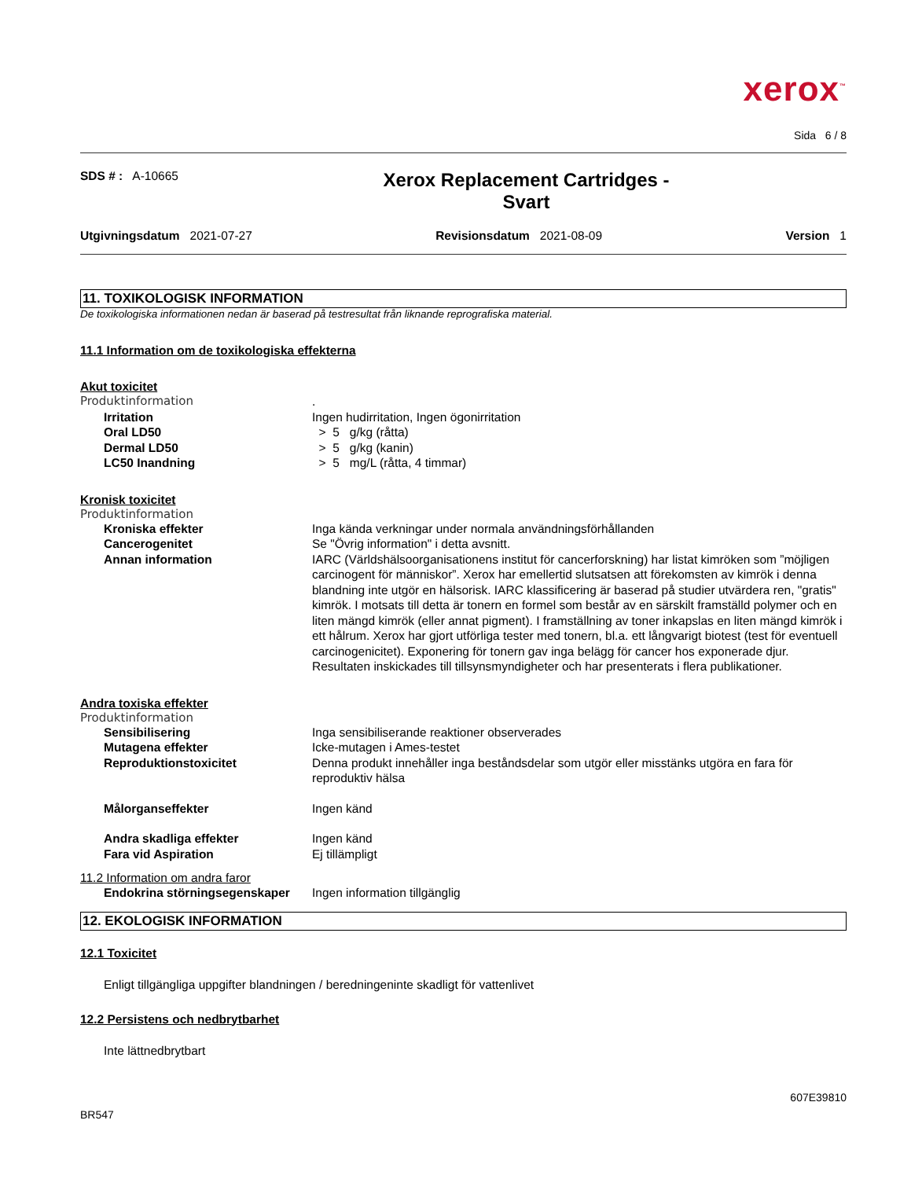xerox<sup>™</sup>
Sida 6 / 8
SDS # : A-10665
Xerox Replacement Cartridges -
Svart
Utgivningsdatum 2021-07-27 Revisionsdatum 2021-08-09 Version 1
11. TOXIKOLOGISK INFORMATION
De toxikologiska informationen nedan är baserad på testresultat från liknande reprografiska material.
11.1 Information om de toxikologiska effekterna
Akut toxicitet
Produktinformation .
Irritation Ingen hudirritation, Ingen ögonirritation
Oral LD50 > 5 g/kg (råtta)
Dermal LD50 > 5 g/kg (kanin)
LC50 Inandning > 5 mg/L (råtta, 4 timmar)
Kronisk toxicitet
Produktinformation
Kroniska effekter Inga kända verkningar under normala användningsförhållanden
Cancerogenitet Se "Övrig information" i detta avsnitt.
Annan information IARC (Världshälsoorganisationens institut för cancerforskning) har listat kimröken som ”möjligen carcinogent för människor”. Xerox har emellertid slutsatsen att förekomsten av kimrök i denna blandning inte utgör en hälsorisk. IARC klassificering är baserad på studier utvärdera ren, "gratis" kimrök. I motsats till detta är tonern en formel som består av en särskilt framställd polymer och en liten mängd kimrök (eller annat pigment). I framställning av toner inkapslas en liten mängd kimrök i ett hålrum. Xerox har gjort utförliga tester med tonern, bl.a. ett långvarigt biotest (test för eventuell carcinogenicitet). Exponering för tonern gav inga belägg för cancer hos exponerade djur. Resultaten inskickades till tillsynsmyndigheter och har presenterats i flera publikationer.
Andra toxiska effekter
Produktinformation
Sensibilisering Inga sensibiliserande reaktioner observerades
Mutagena effekter Icke-mutagen i Ames-testet
Reproduktionstoxicitet Denna produkt innehåller inga beståndsdelar som utgör eller misstänks utgöra en fara för reproduktiv hälsa
Målorganseffekter Ingen känd
Andra skadliga effekter Ingen känd
Fara vid Aspiration Ej tillämpligt
11.2 Information om andra faror
Endokrina störningsegenskaper
Ingen information tillgänglig
12. EKOLOGISK INFORMATION
12.1 Toxicitet
Enligt tillgängliga uppgifter blandningen / beredningeninte skadligt för vattenlivet
12.2 Persistens och nedbrytbarhet
Inte lättnedbrytbart
607E39810
BR547